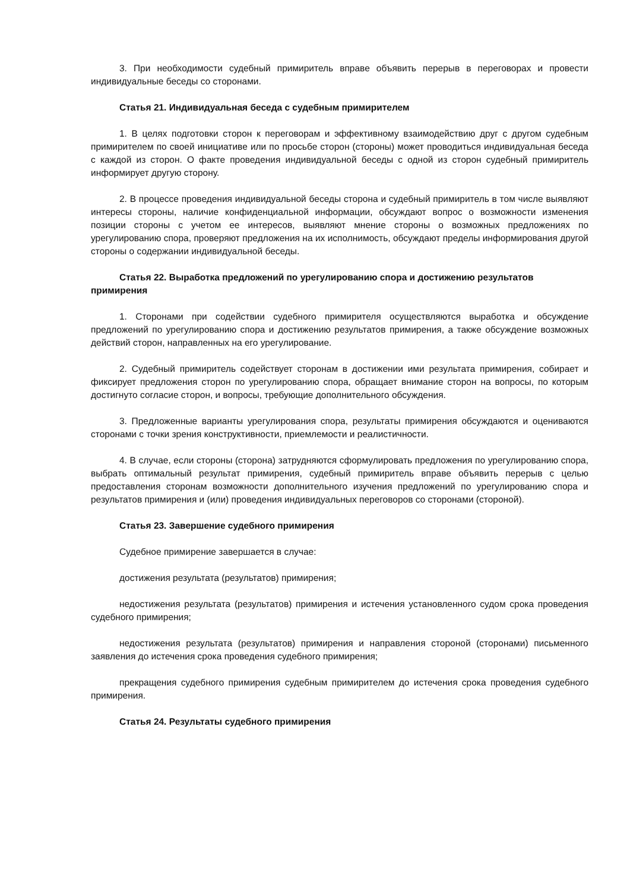3. При необходимости судебный примиритель вправе объявить перерыв в переговорах и провести индивидуальные беседы со сторонами.
Статья 21. Индивидуальная беседа с судебным примирителем
1. В целях подготовки сторон к переговорам и эффективному взаимодействию друг с другом судебным примирителем по своей инициативе или по просьбе сторон (стороны) может проводиться индивидуальная беседа с каждой из сторон. О факте проведения индивидуальной беседы с одной из сторон судебный примиритель информирует другую сторону.
2. В процессе проведения индивидуальной беседы сторона и судебный примиритель в том числе выявляют интересы стороны, наличие конфиденциальной информации, обсуждают вопрос о возможности изменения позиции стороны с учетом ее интересов, выявляют мнение стороны о возможных предложениях по урегулированию спора, проверяют предложения на их исполнимость, обсуждают пределы информирования другой стороны о содержании индивидуальной беседы.
Статья 22. Выработка предложений по урегулированию спора и достижению результатов примирения
1. Сторонами при содействии судебного примирителя осуществляются выработка и обсуждение предложений по урегулированию спора и достижению результатов примирения, а также обсуждение возможных действий сторон, направленных на его урегулирование.
2. Судебный примиритель содействует сторонам в достижении ими результата примирения, собирает и фиксирует предложения сторон по урегулированию спора, обращает внимание сторон на вопросы, по которым достигнуто согласие сторон, и вопросы, требующие дополнительного обсуждения.
3. Предложенные варианты урегулирования спора, результаты примирения обсуждаются и оцениваются сторонами с точки зрения конструктивности, приемлемости и реалистичности.
4. В случае, если стороны (сторона) затрудняются сформулировать предложения по урегулированию спора, выбрать оптимальный результат примирения, судебный примиритель вправе объявить перерыв с целью предоставления сторонам возможности дополнительного изучения предложений по урегулированию спора и результатов примирения и (или) проведения индивидуальных переговоров со сторонами (стороной).
Статья 23. Завершение судебного примирения
Судебное примирение завершается в случае:
достижения результата (результатов) примирения;
недостижения результата (результатов) примирения и истечения установленного судом срока проведения судебного примирения;
недостижения результата (результатов) примирения и направления стороной (сторонами) письменного заявления до истечения срока проведения судебного примирения;
прекращения судебного примирения судебным примирителем до истечения срока проведения судебного примирения.
Статья 24. Результаты судебного примирения